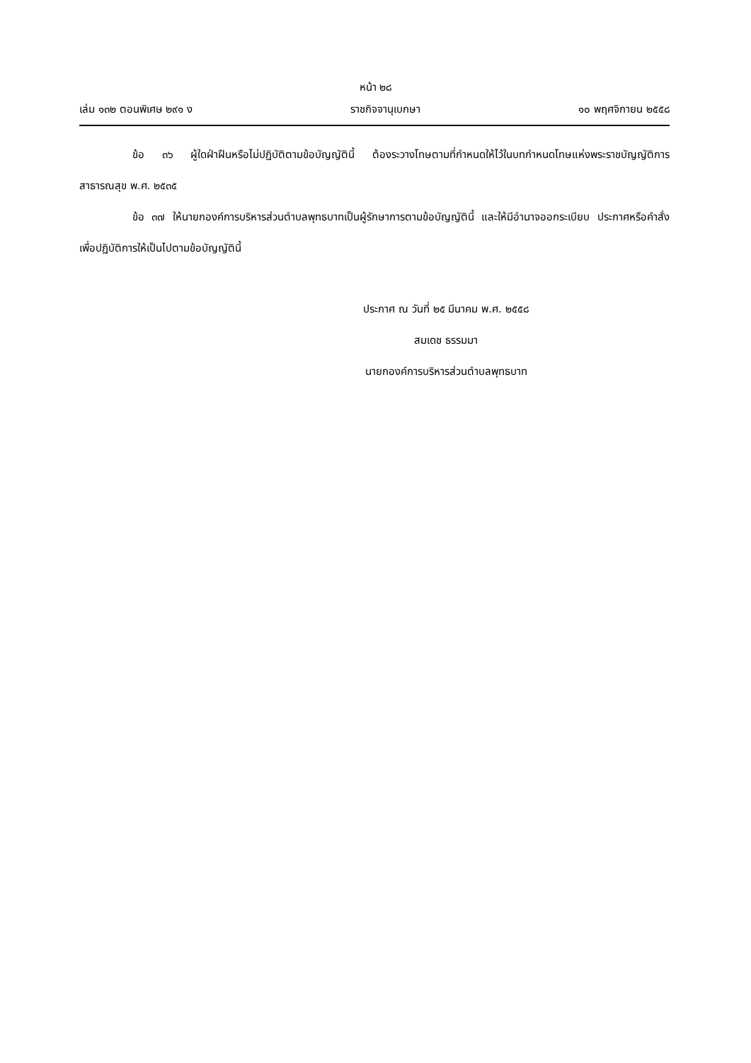หน้า ๒๘
เล่ม ๑๓๒ ตอนพิเศษ ๒๙๑ ง ราชกิจจานุเบกษา ๑๐ พฤศจิกายน ๒๕๕๘
ข้อ ๓๖ ผู้ใดฝ่าฝืนหรือไม่ปฏิบัติตามข้อบัญญัตินี้ ต้องระวางโทษตามที่กำหนดให้ไว้ในบทกำหนดโทษแห่งพระราชบัญญัติการสาธารณสุข พ.ศ. ๒๕๓๕
ข้อ ๓๗ ให้นายกองค์การบริหารส่วนตำบลพุทธบาทเป็นผู้รักษาการตามข้อบัญญัตินี้ และให้มีอำนาจออกระเบียบ ประกาศหรือคำสั่งเพื่อปฏิบัติการให้เป็นไปตามข้อบัญญัตินี้
ประกาศ ณ วันที่ ๒๕ มีนาคม พ.ศ. ๒๕๕๘
สมเดช ธรรมมา
นายกองค์การบริหารส่วนตำบลพุทธบาท